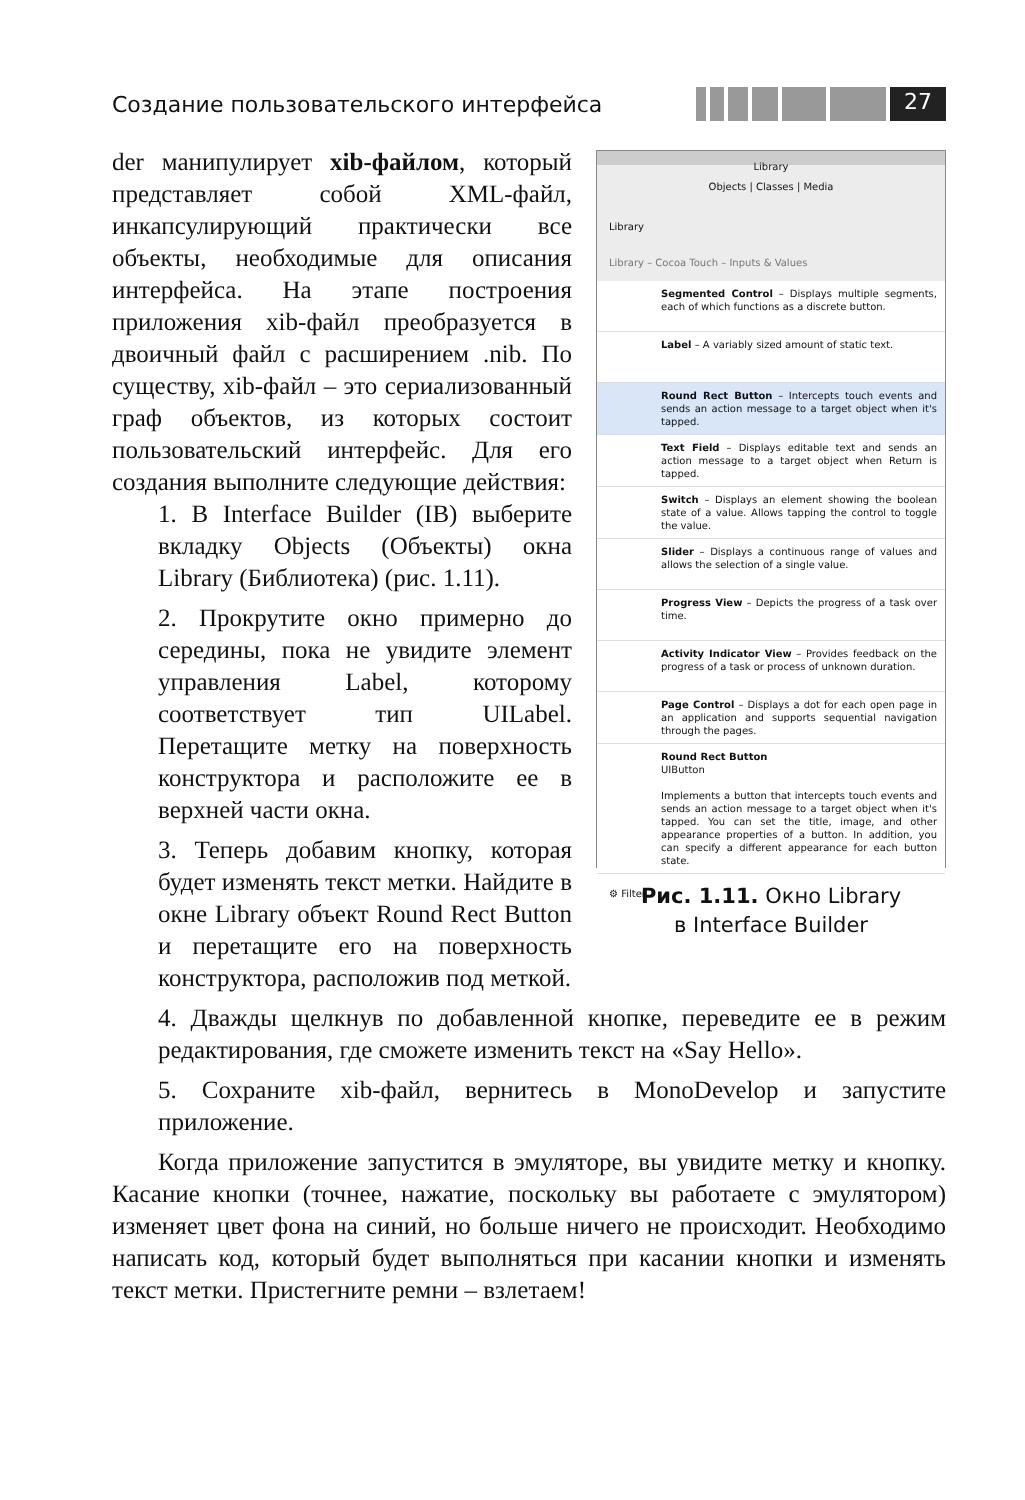Создание пользовательского интерфейса
27
Library
Objects | Classes | Media
Library
Library – Cocoa Touch – Inputs & Values
Segmented Control – Displays multiple segments, each of which functions as a discrete button.
Label – A variably sized amount of static text.
Round Rect Button – Intercepts touch events and sends an action message to a target object when it's tapped.
Text Field – Displays editable text and sends an action message to a target object when Return is tapped.
Switch – Displays an element showing the boolean state of a value. Allows tapping the control to toggle the value.
Slider – Displays a continuous range of values and allows the selection of a single value.
Progress View – Depicts the progress of a task over time.
Activity Indicator View – Provides feedback on the progress of a task or process of unknown duration.
Page Control – Displays a dot for each open page in an application and supports sequential navigation through the pages.
Round Rect Button
UIButton
Implements a button that intercepts touch events and sends an action message to a target object when it's tapped. You can set the title, image, and other appearance properties of a button. In addition, you can specify a different appearance for each button state.
⚙ Filter
Рис. 1.11. Окно Library
в Interface Builder
der манипулирует xib-файлом, который представляет собой XML-файл, инкапсулирующий практически все объекты, необходимые для описания интерфейса. На этапе построения приложения xib-файл преобразуется в двоичный файл с расширением .nib. По существу, xib-файл – это сериализованный граф объектов, из которых состоит пользовательский интерфейс. Для его создания выполните следующие действия:
1. В Interface Builder (IB) выберите вкладку Objects (Объекты) окна Library (Библиотека) (рис. 1.11).
2. Прокрутите окно примерно до середины, пока не увидите элемент управления Label, которому соответствует тип UILabel. Перетащите метку на поверхность конструктора и расположите ее в верхней части окна.
3. Теперь добавим кнопку, которая будет изменять текст метки. Найдите в окне Library объект Round Rect Button и перетащите его на поверхность конструктора, расположив под меткой.
4. Дважды щелкнув по добавленной кнопке, переведите ее в режим редактирования, где сможете изменить текст на «Say Hello».
5. Сохраните xib-файл, вернитесь в MonoDevelop и запустите приложение.
Когда приложение запустится в эмуляторе, вы увидите метку и кнопку. Касание кнопки (точнее, нажатие, поскольку вы работаете с эмулятором) изменяет цвет фона на синий, но больше ничего не происходит. Необходимо написать код, который будет выполняться при касании кнопки и изменять текст метки. Пристегните ремни – взлетаем!